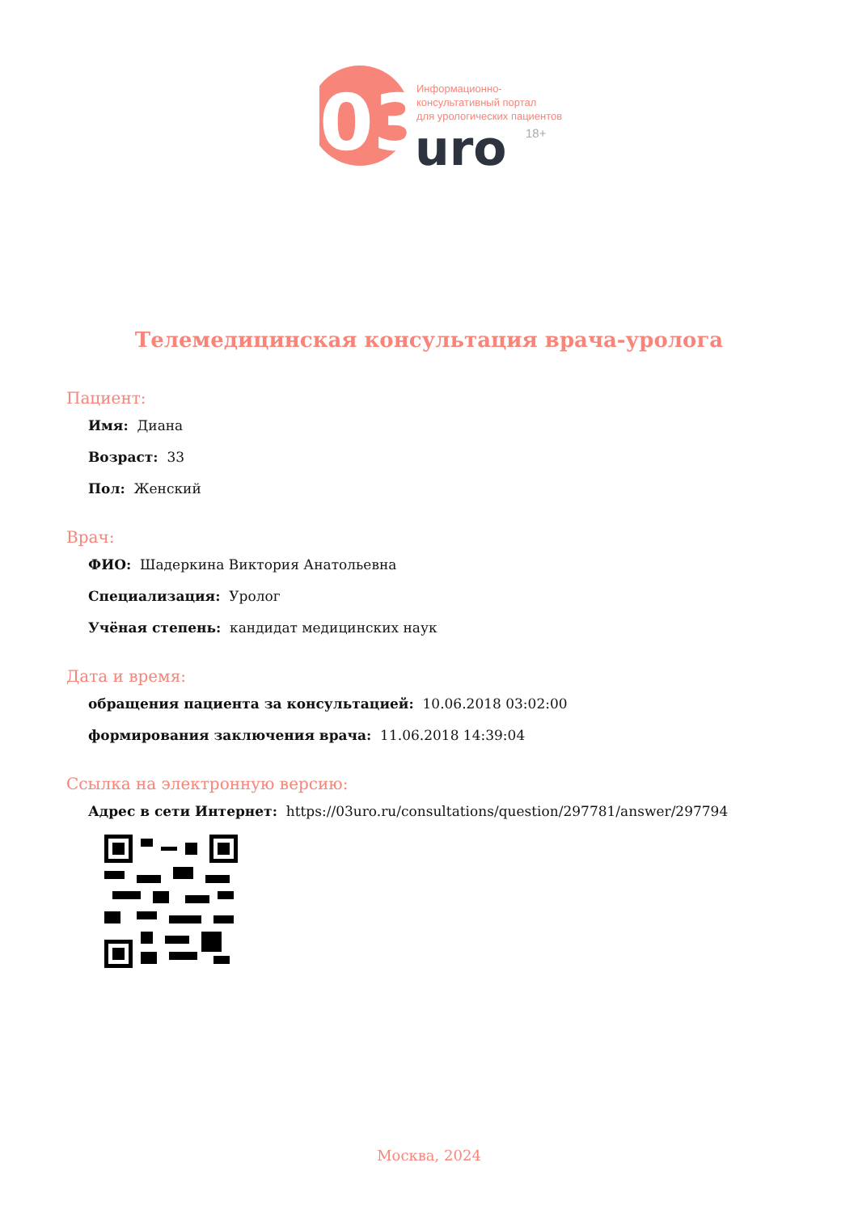03
Информационно-
консультативный портал
для урологических пациентов
uro
18+
Телемедицинская консультация врача-уролога
Пациент:
Имя: Диана
Возраст: 33
Пол: Женский
Врач:
ФИО: Шадеркина Виктория Анатольевна
Специализация: Уролог
Учёная степень: кандидат медицинских наук
Дата и время:
обращения пациента за консультацией: 10.06.2018 03:02:00
формирования заключения врача: 11.06.2018 14:39:04
Ссылка на электронную версию:
Адрес в сети Интернет: https://03uro.ru/consultations/question/297781/answer/297794
Москва, 2024